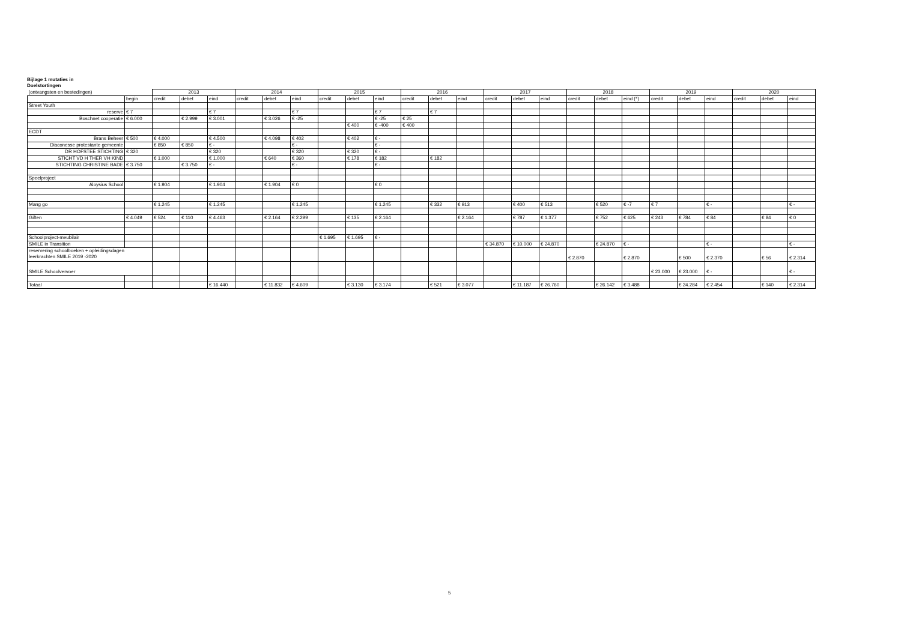Bijlage 1 mutaties in
Doelstortingen
| (ontvangsten en bestedingen) | | 2013 | | | 2014 | | | 2015 | | | 2016 | | | 2017 | | | 2018 | | | 2019 | | | 2020 | | |
| | begin | credit | debet | eind | credit | debet | eind | credit | debet | eind | credit | debet | eind | credit | debet | eind | credit | debet | eind (*) | credit | debet | eind | credit | debet | eind |
| Street Youth | | | | | | | | | | | | | | | | | | | | | | | | | |
| reserve | € 7 | | | € 7 | | | € 7 | | | € 7 | | € 7 | | | | | | | | | | | | | |
| Boschnet cooperatie | € 6.000 | | € 2.999 | € 3.001 | | € 3.026 | € -25 | | | € -25 | € 25 | | | | | | | | | | | | | | |
| | | | | | | | | | € 400 | € -400 | € 400 | | | | | | | | | | | | | | |
| ECDT | | | | | | | | | | | | | | | | | | | | | | | | | |
| Brans Beheer | € 500 | € 4.000 | | € 4.500 | | € 4.098 | € 402 | | € 402 | € - | | | | | | | | | | | | | | | |
| Diaconesse protestante gemeente | | € 850 | € 850 | € - | | | € - | | | € - | | | | | | | | | | | | | | | |
| DR HOFSTEE STICHTING | € 320 | | | € 320 | | | € 320 | | € 320 | € - | | | | | | | | | | | | | | | |
| STICHT VD H THER VH KIND | | € 1.000 | | € 1.000 | | € 640 | € 360 | | € 178 | € 182 | | € 182 | | | | | | | | | | | | | |
| STICHTING CHRISTINE BADE | € 3.750 | | € 3.750 | € - | | | € - | | | € - | | | | | | | | | | | | | | | |
| Speelproject | | | | | | | | | | | | | | | | | | | | | | | | | |
| Aloysius School | | € 1.904 | | € 1.904 | | € 1.904 | € 0 | | | € 0 | | | | | | | | | | | | | | | |
| Mang go | | € 1.245 | | € 1.245 | | | € 1.245 | | | € 1.245 | | € 332 | € 913 | | € 400 | € 513 | | € 520 | € -7 | € 7 | | € - | | | € - |
| Giften | € 4.049 | € 524 | € 110 | € 4.463 | | € 2.164 | € 2.299 | | € 135 | € 2.164 | | | € 2.164 | | € 787 | € 1.377 | | € 752 | € 625 | € 243 | € 784 | € 84 | | € 84 | € 0 |
| Schoolproject-meubilair | | | | | | | | € 1.695 | € 1.695 | € - | | | | | | | | | | | | | | | |
| SMILE in Transition | | | | | | | | | | | | | | € 34.870 | € 10.000 | € 24.870 | | € 24.870 | € - | | | € - | | | € - |
| reservering schoolboeken + opleidingsdagen leerkrachten SMILE 2019 -2020 | | | | | | | | | | | | | | | | | € 2.870 | | € 2.870 | | € 500 | € 2.370 | | € 56 | € 2.314 |
| SMILE Schoolvervoer | | | | | | | | | | | | | | | | | | | | € 23.000 | € 23.000 | € - | | | € - |
| Totaal | | | | € 16.440 | | € 11.832 | € 4.609 | | € 3.130 | € 3.174 | | € 521 | € 3.077 | | € 11.187 | € 26.760 | | € 26.142 | € 3.488 | | € 24.284 | € 2.454 | | € 140 | € 2.314 |
5